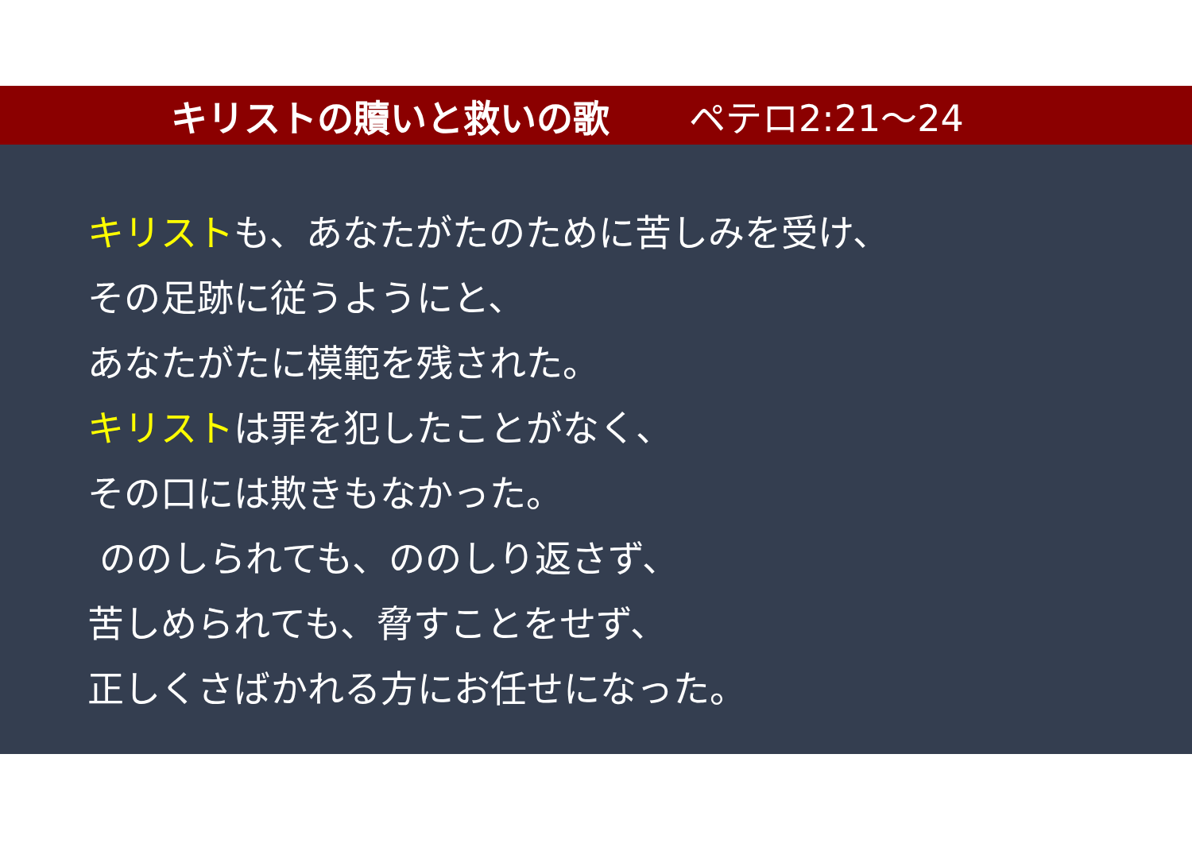キリストの贖いと救いの歌 ペテロ2:21～24
キリストも、あなたがたのために苦しみを受け、
その足跡に従うようにと、
あなたがたに模範を残された。
キリストは罪を犯したことがなく、
その口には欺きもなかった。
ののしられても、ののしり返さず、
苦しめられても、脅すことをせず、
正しくさばかれる方にお任せになった。